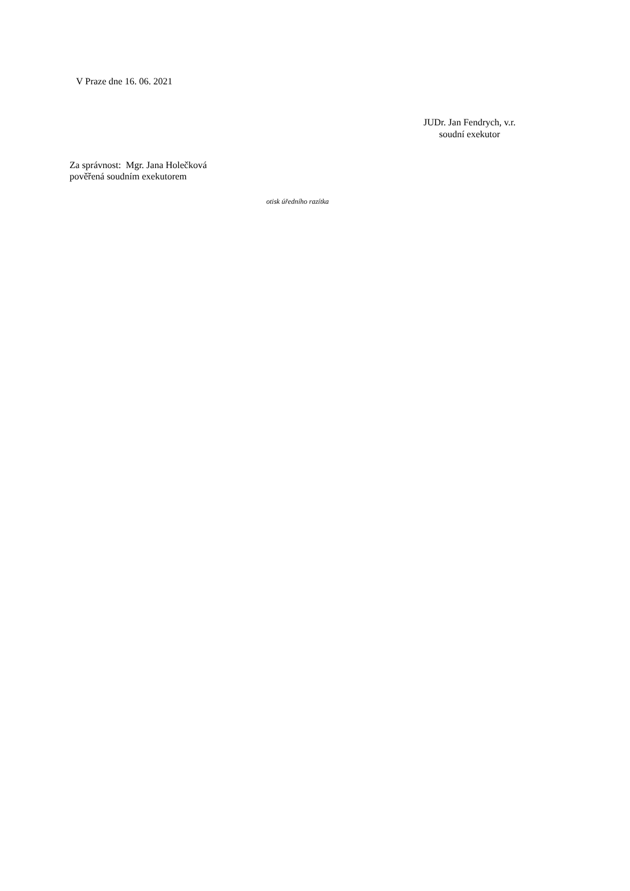V Praze dne 16. 06. 2021
JUDr. Jan Fendrych, v.r.
soudní exekutor
Za správnost: Mgr. Jana Holečková
pověřená soudním exekutorem
otisk úředního razítka